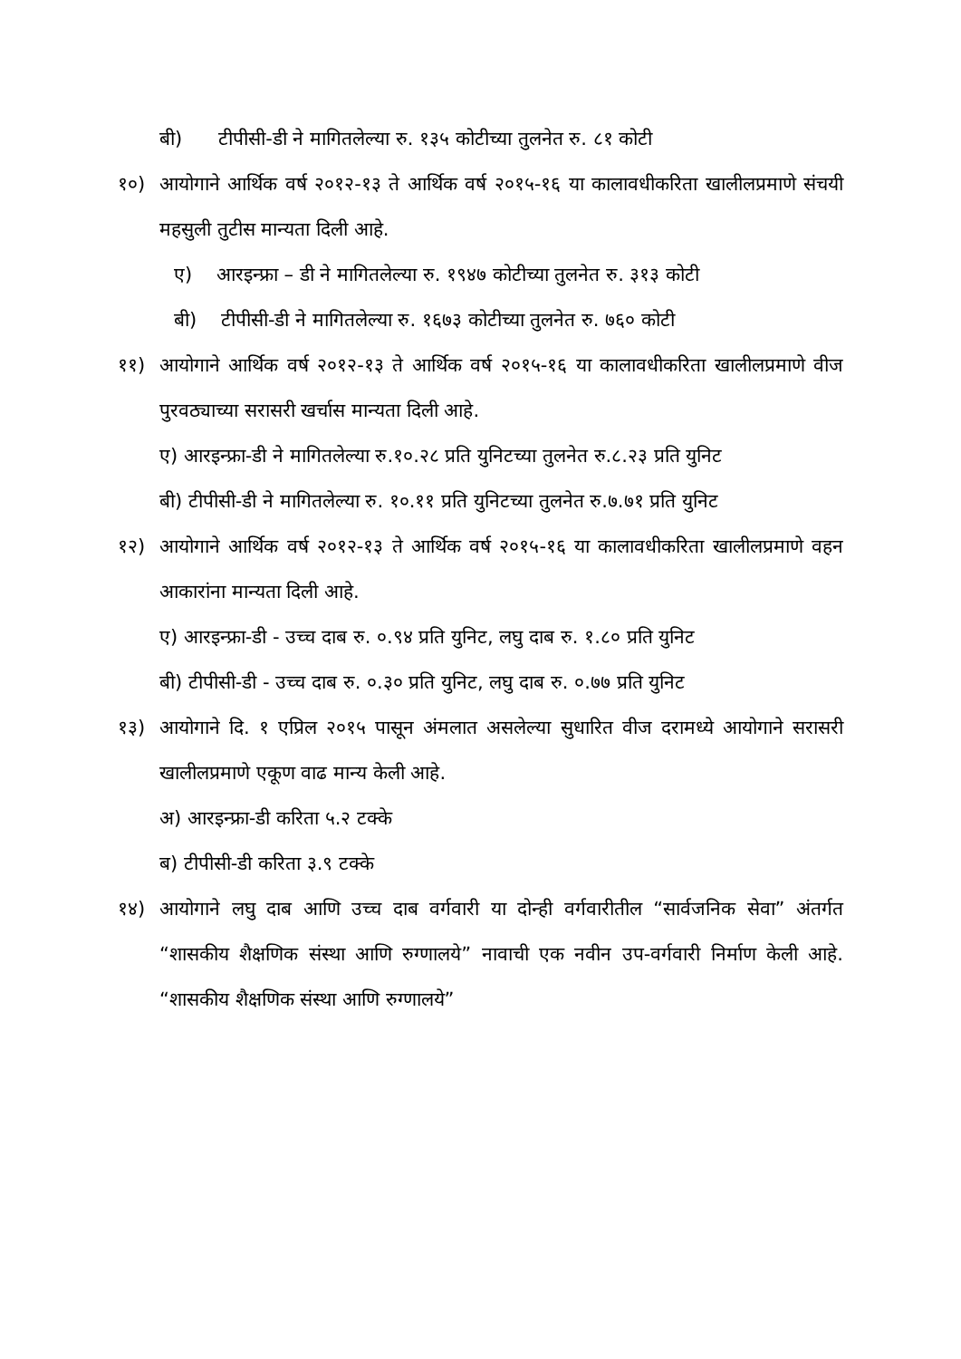बी) टीपीसी-डी ने मागितलेल्या रु. १३५ कोटीच्या तुलनेत रु. ८१ कोटी
१०) आयोगाने आर्थिक वर्ष २०१२-१३ ते आर्थिक वर्ष २०१५-१६ या कालावधीकरिता खालीलप्रमाणे संचयी महसुली तुटीस मान्यता दिली आहे.
ए) आरइन्फ्रा – डी ने मागितलेल्या रु. १९४७ कोटीच्या तुलनेत रु. ३१३ कोटी
बी) टीपीसी-डी ने मागितलेल्या रु. १६७३ कोटीच्या तुलनेत रु. ७६० कोटी
११) आयोगाने आर्थिक वर्ष २०१२-१३ ते आर्थिक वर्ष २०१५-१६ या कालावधीकरिता खालीलप्रमाणे वीज पुरवठ्याच्या सरासरी खर्चास मान्यता दिली आहे.
ए) आरइन्फ्रा-डी ने मागितलेल्या रु.१०.२८ प्रति युनिटच्या तुलनेत रु.८.२३ प्रति युनिट
बी) टीपीसी-डी ने मागितलेल्या रु. १०.११ प्रति युनिटच्या तुलनेत रु.७.७१ प्रति युनिट
१२) आयोगाने आर्थिक वर्ष २०१२-१३ ते आर्थिक वर्ष २०१५-१६ या कालावधीकरिता खालीलप्रमाणे वहन आकारांना मान्यता दिली आहे.
ए) आरइन्फ्रा-डी - उच्च दाब रु. ०.९४ प्रति युनिट, लघु दाब रु. १.८० प्रति युनिट
बी) टीपीसी-डी - उच्च दाब रु. ०.३० प्रति युनिट, लघु दाब रु. ०.७७ प्रति युनिट
१३) आयोगाने दि. १ एप्रिल २०१५ पासून अंमलात असलेल्या सुधारित वीज दरामध्ये आयोगाने सरासरी खालीलप्रमाणे एकूण वाढ मान्य केली आहे.
अ) आरइन्फ्रा-डी करिता ५.२ टक्के
ब) टीपीसी-डी करिता ३.९ टक्के
१४) आयोगाने लघु दाब आणि उच्च दाब वर्गवारी या दोन्ही वर्गवारीतील “सार्वजनिक सेवा” अंतर्गत “शासकीय शैक्षणिक संस्था आणि रुग्णालये” नावाची एक नवीन उप-वर्गवारी निर्माण केली आहे. “शासकीय शैक्षणिक संस्था आणि रुग्णालये”